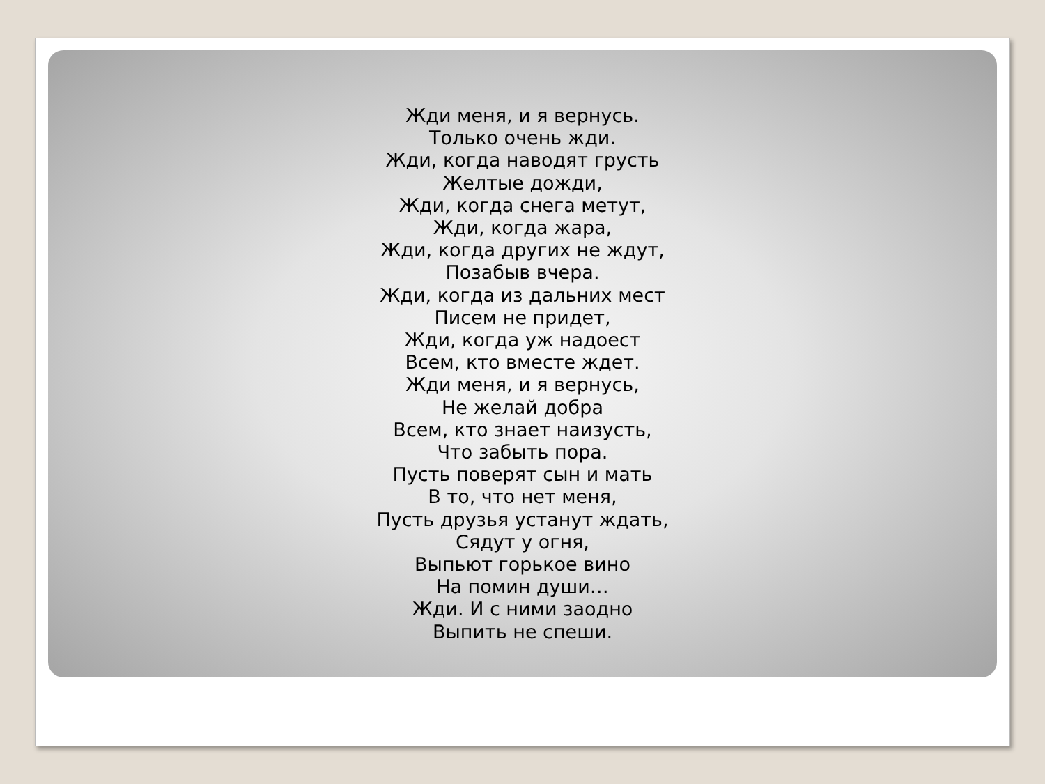Жди меня, и я вернусь.
Только очень жди.
Жди, когда наводят грусть
Желтые дожди,
Жди, когда снега метут,
Жди, когда жара,
Жди, когда других не ждут,
Позабыв вчера.
Жди, когда из дальних мест
Писем не придет,
Жди, когда уж надоест
Всем, кто вместе ждет.
Жди меня, и я вернусь,
Не желай добра
Всем, кто знает наизусть,
Что забыть пора.
Пусть поверят сын и мать
В то, что нет меня,
Пусть друзья устанут ждать,
Сядут у огня,
Выпьют горькое вино
На помин души…
Жди. И с ними заодно
Выпить не спеши.